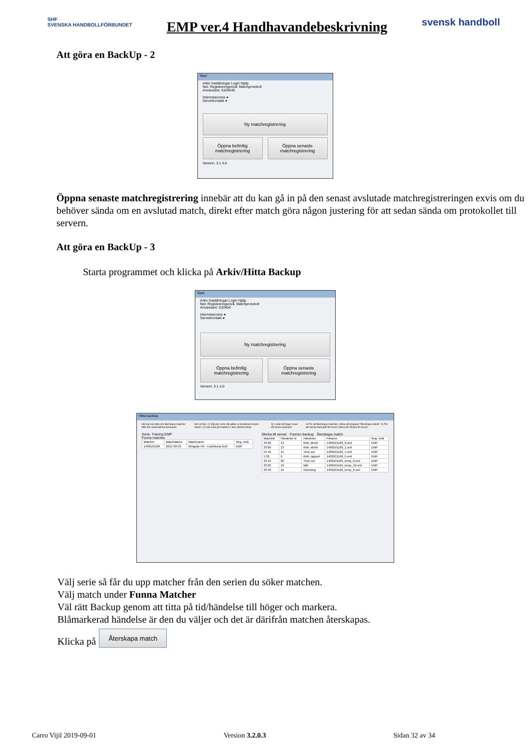SHF
SVENSKA HANDBOLLFÖRBUNDET
EMP ver.4 Handhavandebeskrivning
svensk handboll
Att göra en BackUp - 2
Start
Arkiv Inställningar Login Hjälp
Net: Registreringsnivå: Matchprotokoll
Användare: 6104045
Internetaccess ●
Serverkontakt ●
Ny matchregistrering
Öppna befintlig matchregistrering
Öppna senaste matchregistrering
Version: 3.1.4.0
Öppna senaste matchregistrering innebär att du kan gå in på den senast avslutade matchregistreringen exvis om du behöver sända om en avslutad match, direkt efter match göra någon justering för att sedan sända om protokollet till servern.
Att göra en BackUp - 3
Starta programmet och klicka på Arkiv/Hitta Backup
Start
Arkiv Inställningar Login Hjälp
Net: Registreringsnivå: Matchprotokoll
Användare: 610404
Internetaccess ●
Serverkontakt ●
Ny matchregistrering
Öppna befintlig matchregistrering
Öppna senaste matchregistrering
Version: 3.1.4.0
Hitta backup
Här kan du hitta och återskapa matcher från den automatiska backupen.
Gör så här: 1) Välj den serie det gäller ur dropdown boxen nedan. 2) Leta reda på matchen i den vänstra listan.
3) I rutan till höger visas då funna backuper.
4) För att återskapa matchen, klicka på knappen 'Återskapa match'. 5) För att skicka backupfil till server, klicka på 'Skicka till server'
Serie: Träning EMP
Funna matcher
| Matchnr | Matchdatum | Matchnamn | Reg. nivå |
| --- | --- | --- | --- |
| 1400101169 | 2015-02-25 | Alingsås HK - Eskilstuna Guif | EMP |
Skicka till server Funnen backup Återskapa match
| Matchtid | Händelse nr | Händelse | Filnamn | Reg. nivå |
| --- | --- | --- | --- | --- |
| 33.00 | 13 | Rött, direkt | 1400101169_0.xml | EMP |
| 33.00 | 13 | Rött, direkt | 1400101169_1.xml | EMP |
| 54.46 | 15 | Time out | 1400101169_4.xml | EMP |
| 5.39 | 6 | Rött, rapport | 1400101169_5.xml | EMP |
| 33.42 | 20 | Time out | 1400101169_temp_0.xml | EMP |
| 33.30 | 16 | Mål | 1400101169_temp_10.xml | EMP |
| 33.40 | 19 | Utvisning | 1400101169_temp_6.xml | EMP |
Välj serie så får du upp matcher från den serien du söker matchen.
Välj match under Funna Matcher
Väl rätt Backup genom att titta på tid/händelse till höger och markera.
Blåmarkerad händelse är den du väljer och det är därifrån matchen återskapas.
Klicka på Återskapa match
Carro Vijil 2019-09-01 Version 3.2.0.3 Sidan 32 av 34